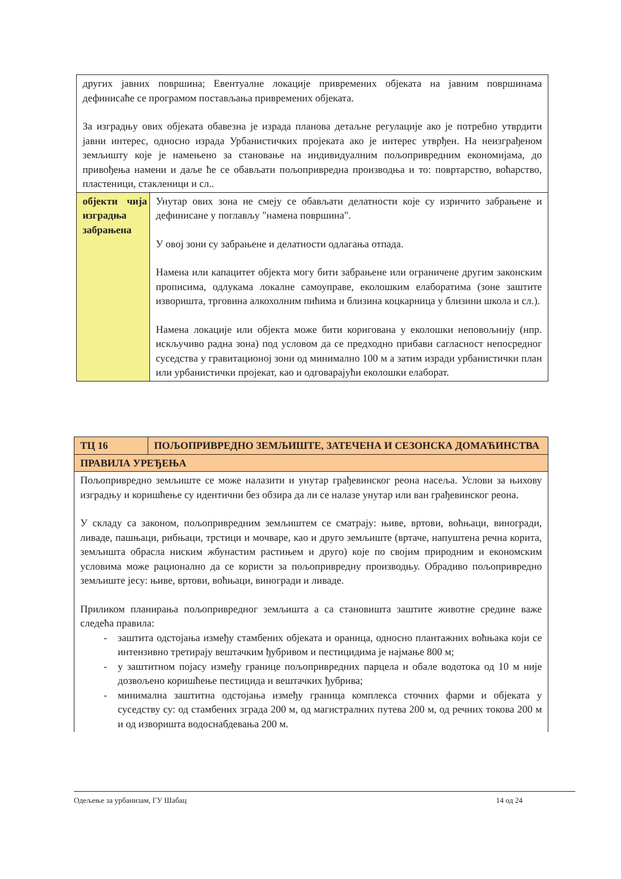| других јавних површина; Евентуалне локације привремених објеката на јавним површинама дефинисаће се програмом постављања привремених објеката. За изградњу ових објеката обавезна је израда планова детаљне регулације ако је потребно утврдити јавни интерес, односно израда Урбанистичких пројеката ако је интерес утврђен. На неизграђеном земљишту које је намењено за становање на индивидуалним пољопривредним економијама, до привођења намени и даље ће се обављати пољопривредна производња и то: повртарство, воћарство, пластеници, стакленици и сл.. | |
| објекти чија изградња забрањена | Унутар ових зона не смеју се обављати делатности које су изричито забрањене и дефинисане у поглављу "намена површина". У овој зони су забрањене и делатности одлагања отпада. Намена или капацитет објекта могу бити забрањене или ограничене другим законским прописима, одлукама локалне самоуправе, еколошким елаборатима (зоне заштите изворишта, трговина алкохолним пићима и близина коцкарница у близини школа и сл.). Намена локације или објекта може бити коригована у еколошки неповољнију (нпр. искључиво радна зона) под условом да се предходно прибави сагласност непосредног суседства у гравитационој зони од минимално 100 м а затим изради урбанистички план или урбанистички пројекат, као и одговарајући еколошки елаборат. |
| ТЦ 16 | ПОЉОПРИВРЕДНО ЗЕМЉИШТЕ, ЗАТЕЧЕНА И СЕЗОНСКА ДОМАЋИНСТВА |
| ПРАВИЛА УРЕЂЕЊА | |
| Пољопривредно земљиште се може налазити и унутар грађевинског реона насеља. Услови за њихову изградњу и коришћење су идентични без обзира да ли се налазе унутар или ван грађевинског реона. У складу са законом, пољопривредним земљиштем се сматрају: њиве, вртови, воћњаци, виногради, ливаде, пашњаци, рибњаци, трстици и мочваре, као и друго земљиште (вртаче, напуштена речна корита, земљишта обрасла ниским жбунастим растињем и друго) које по својим природним и економским условима може рационално да се користи за пољопривредну производњу. Обрадиво пољопривредно земљиште јесу: њиве, вртови, воћњаци, виногради и ливаде. Приликом планирања пољопривредног земљишта а са становишта заштите животне средине важе следећа правила: - заштита одстојања између стамбених објеката и ораница, односно плантажних воћњака који се интензивно третирају вештачким ђубривом и пестицидима је најмање 800 м; - у заштитном појасу између границе пољопривредних парцела и обале водотока од 10 м није дозвољено коришћење пестицида и вештачких ђубрива; - минимална заштитна одстојања између граница комплекса сточних фарми и објеката у суседству су: од стамбених зграда 200 м, од магистралних путева 200 м, од речних токова 200 м и од изворишта водоснабдевања 200 м. | |
Одељење за урбанизам, ГУ Шабац 14 од 24